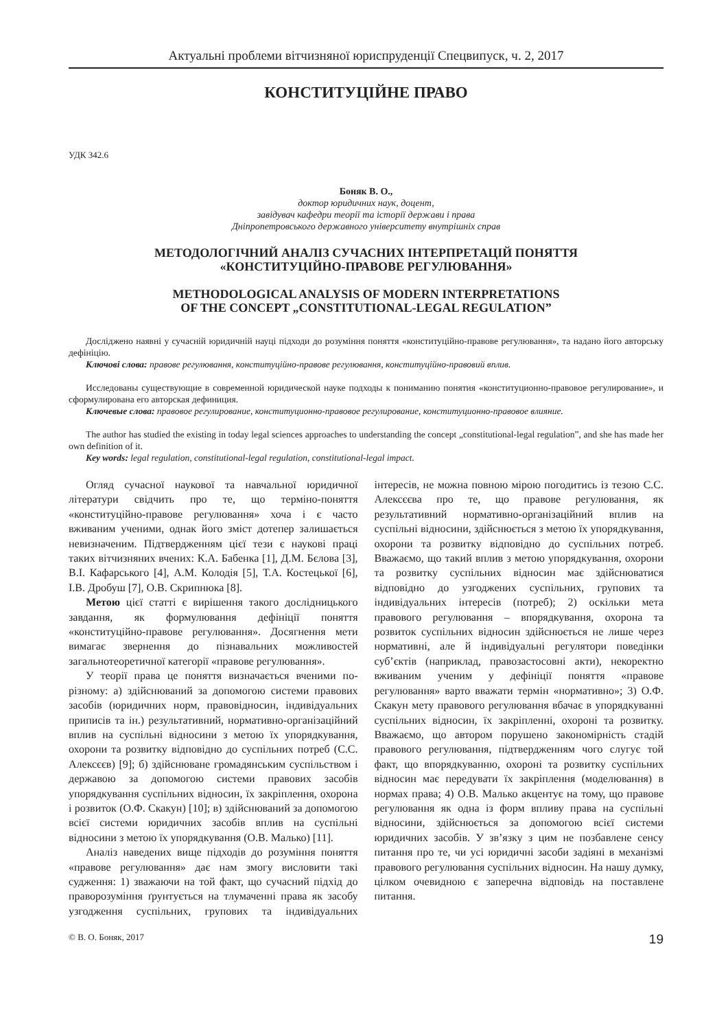Актуальні проблеми вітчизняної юриспруденції Спецвипуск, ч. 2, 2017
КОНСТИТУЦІЙНЕ ПРАВО
УДК 342.6
Боняк В. О.,
доктор юридичних наук, доцент,
завідувач кафедри теорії та історії держави і права
Дніпропетровського державного університету внутрішніх справ
МЕТОДОЛОГІЧНИЙ АНАЛІЗ СУЧАСНИХ ІНТЕРПРЕТАЦІЙ ПОНЯТТЯ
«КОНСТИТУЦІЙНО-ПРАВОВЕ РЕГУЛЮВАННЯ»
METHODOLOGICAL ANALYSIS OF MODERN INTERPRETATIONS
OF THE CONCEPT „CONSTITUTIONAL-LEGAL REGULATION”
Досліджено наявні у сучасній юридичній науці підходи до розуміння поняття «конституційно-правове регулювання», та надано його авторську дефініцію.
Ключові слова: правове регулювання, конституційно-правове регулювання, конституційно-правовий вплив.
Исследованы существующие в современной юридической науке подходы к пониманию понятия «конституционно-правовое регулирование», и сформулирована его авторская дефиниция.
Ключевые слова: правовое регулирование, конституционно-правовое регулирование, конституционно-правовое влияние.
The author has studied the existing in today legal sciences approaches to understanding the concept „constitutional-legal regulation”, and she has made her own definition of it.
Key words: legal regulation, constitutional-legal regulation, constitutional-legal impact.
Огляд сучасної наукової та навчальної юридичної літератури свідчить про те, що терміно-поняття «конституційно-правове регулювання» хоча і є часто вживаним ученими, однак його зміст дотепер залишається невизначеним. Підтвердженням цієї тези є наукові праці таких вітчизняних вчених: К.А. Бабенка [1], Д.М. Бєлова [3], В.І. Кафарського [4], А.М. Колодія [5], Т.А. Костецької [6], І.В. Дробуш [7], О.В. Скрипнюка [8].
Метою цієї статті є вирішення такого дослідницького завдання, як формулювання дефініції поняття «конституційно-правове регулювання». Досягнення мети вимагає звернення до пізнавальних можливостей загальнотеоретичної категорії «правове регулювання».
У теорії права це поняття визначається вченими по-різному: а) здійснюваний за допомогою системи правових засобів (юридичних норм, правовідносин, індивідуальних приписів та ін.) результативний, нормативно-організаційний вплив на суспільні відносини з метою їх упорядкування, охорони та розвитку відповідно до суспільних потреб (С.С. Алексєєв) [9]; б) здійснюване громадянським суспільством і державою за допомогою системи правових засобів упорядкування суспільних відносин, їх закріплення, охорона і розвиток (О.Ф. Скакун) [10]; в) здійснюваний за допомогою всієї системи юридичних засобів вплив на суспільні відносини з метою їх упорядкування (О.В. Малько) [11].
Аналіз наведених вище підходів до розуміння поняття «правове регулювання» дає нам змогу висловити такі судження: 1) зважаючи на той факт, що сучасний підхід до праворозуміння ґрунтується на тлумаченні права як засобу узгодження суспільних, групових та індивідуальних інтересів, не можна повною мірою погодитись із тезою С.С. Алексєєва про те, що правове регулювання, як результативний нормативно-організаційний вплив на суспільні відносини, здійснюється з метою їх упорядкування, охорони та розвитку відповідно до суспільних потреб. Вважаємо, що такий вплив з метою упорядкування, охорони та розвитку суспільних відносин має здійснюватися відповідно до узгоджених суспільних, групових та індивідуальних інтересів (потреб); 2) оскільки мета правового регулювання – впорядкування, охорона та розвиток суспільних відносин здійснюється не лише через нормативні, але й індивідуальні регулятори поведінки суб’єктів (наприклад, правозастосовні акти), некоректно вживаним ученим у дефініції поняття «правове регулювання» варто вважати термін «нормативно»; 3) О.Ф. Скакун мету правового регулювання вбачає в упорядкуванні суспільних відносин, їх закріпленні, охороні та розвитку. Вважаємо, що автором порушено закономірність стадій правового регулювання, підтвердженням чого слугує той факт, що впорядкуванню, охороні та розвитку суспільних відносин має передувати їх закріплення (моделювання) в нормах права; 4) О.В. Малько акцентує на тому, що правове регулювання як одна із форм впливу права на суспільні відносини, здійснюється за допомогою всієї системи юридичних засобів. У зв’язку з цим не позбавлене сенсу питання про те, чи усі юридичні засоби задіяні в механізмі правового регулювання суспільних відносин. На нашу думку, цілком очевидною є заперечна відповідь на поставлене питання.
© В. О. Боняк, 2017 19